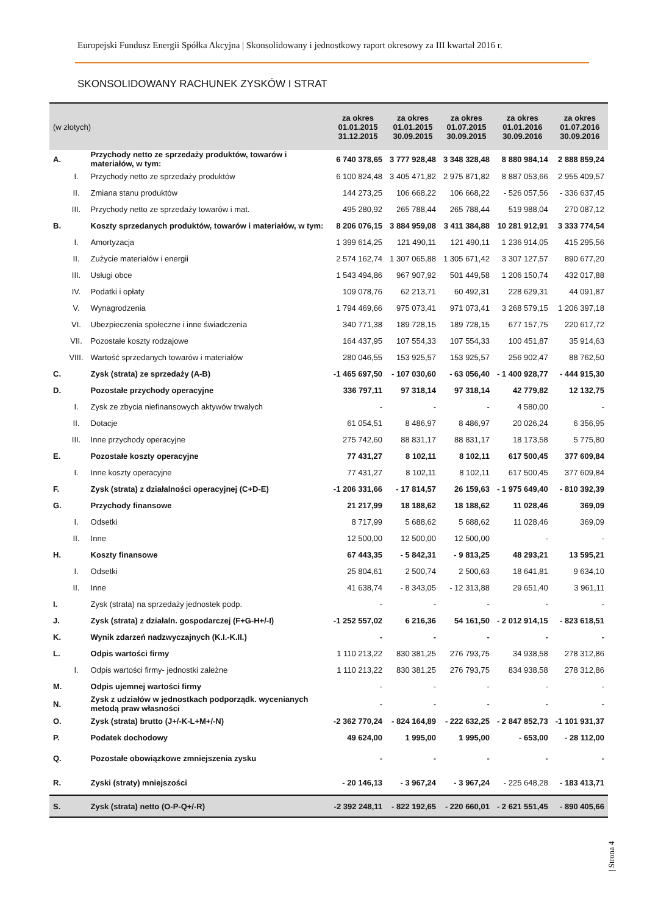Europejski Fundusz Energii Spółka Akcyjna | Skonsolidowany i jednostkowy raport okresowy za III kwartał 2016 r.
SKONSOLIDOWANY RACHUNEK ZYSKÓW I STRAT
| (w złotych) | | | za okres 01.01.2015 31.12.2015 | za okres 01.01.2015 30.09.2015 | za okres 01.07.2015 30.09.2015 | za okres 01.01.2016 30.09.2016 | za okres 01.07.2016 30.09.2016 |
| --- | --- | --- | --- | --- | --- | --- | --- |
| A. | | Przychody netto ze sprzedaży produktów, towarów i materiałów, w tym: | 6 740 378,65 | 3 777 928,48 | 3 348 328,48 | 8 880 984,14 | 2 888 859,24 |
| | I. | Przychody netto ze sprzedaży produktów | 6 100 824,48 | 3 405 471,82 | 2 975 871,82 | 8 887 053,66 | 2 955 409,57 |
| | II. | Zmiana stanu produktów | 144 273,25 | 106 668,22 | 106 668,22 | - 526 057,56 | - 336 637,45 |
| | III. | Przychody netto ze sprzedaży towarów i mat. | 495 280,92 | 265 788,44 | 265 788,44 | 519 988,04 | 270 087,12 |
| B. | | Koszty sprzedanych produktów, towarów i materiałów, w tym: | 8 206 076,15 | 3 884 959,08 | 3 411 384,88 | 10 281 912,91 | 3 333 774,54 |
| | I. | Amortyzacja | 1 399 614,25 | 121 490,11 | 121 490,11 | 1 236 914,05 | 415 295,56 |
| | II. | Zużycie materiałów i energii | 2 574 162,74 | 1 307 065,88 | 1 305 671,42 | 3 307 127,57 | 890 677,20 |
| | III. | Usługi obce | 1 543 494,86 | 967 907,92 | 501 449,58 | 1 206 150,74 | 432 017,88 |
| | IV. | Podatki i opłaty | 109 078,76 | 62 213,71 | 60 492,31 | 228 629,31 | 44 091,87 |
| | V. | Wynagrodzenia | 1 794 469,66 | 975 073,41 | 971 073,41 | 3 268 579,15 | 1 206 397,18 |
| | VI. | Ubezpieczenia społeczne i inne świadczenia | 340 771,38 | 189 728,15 | 189 728,15 | 677 157,75 | 220 617,72 |
| | VII. | Pozostałe koszty rodzajowe | 164 437,95 | 107 554,33 | 107 554,33 | 100 451,87 | 35 914,63 |
| | VIII. | Wartość sprzedanych towarów i materiałów | 280 046,55 | 153 925,57 | 153 925,57 | 256 902,47 | 88 762,50 |
| C. | | Zysk (strata) ze sprzedaży (A-B) | -1 465 697,50 | - 107 030,60 | - 63 056,40 | - 1 400 928,77 | - 444 915,30 |
| D. | | Pozostałe przychody operacyjne | 336 797,11 | 97 318,14 | 97 318,14 | 42 779,82 | 12 132,75 |
| | I. | Zysk ze zbycia niefinansowych aktywów trwałych | - | - | - | 4 580,00 | - |
| | II. | Dotacje | 61 054,51 | 8 486,97 | 8 486,97 | 20 026,24 | 6 356,95 |
| | III. | Inne przychody operacyjne | 275 742,60 | 88 831,17 | 88 831,17 | 18 173,58 | 5 775,80 |
| E. | | Pozostałe koszty operacyjne | 77 431,27 | 8 102,11 | 8 102,11 | 617 500,45 | 377 609,84 |
| | I. | Inne koszty operacyjne | 77 431,27 | 8 102,11 | 8 102,11 | 617 500,45 | 377 609,84 |
| F. | | Zysk (strata) z działalności operacyjnej (C+D-E) | -1 206 331,66 | - 17 814,57 | 26 159,63 | - 1 975 649,40 | - 810 392,39 |
| G. | | Przychody finansowe | 21 217,99 | 18 188,62 | 18 188,62 | 11 028,46 | 369,09 |
| | I. | Odsetki | 8 717,99 | 5 688,62 | 5 688,62 | 11 028,46 | 369,09 |
| | II. | Inne | 12 500,00 | 12 500,00 | 12 500,00 | - | - |
| H. | | Koszty finansowe | 67 443,35 | - 5 842,31 | - 9 813,25 | 48 293,21 | 13 595,21 |
| | I. | Odsetki | 25 804,61 | 2 500,74 | 2 500,63 | 18 641,81 | 9 634,10 |
| | II. | Inne | 41 638,74 | - 8 343,05 | - 12 313,88 | 29 651,40 | 3 961,11 |
| I. | | Zysk (strata) na sprzedaży jednostek podp. | - | - | - | - | - |
| J. | | Zysk (strata) z działaln. gospodarczej (F+G-H+/-I) | -1 252 557,02 | 6 216,36 | 54 161,50 | - 2 012 914,15 | - 823 618,51 |
| K. | | Wynik zdarzeń nadzwyczajnych (K.I.-K.II.) | - | - | - | - | - |
| L. | | Odpis wartości firmy | 1 110 213,22 | 830 381,25 | 276 793,75 | 34 938,58 | 278 312,86 |
| | I. | Odpis wartości firmy- jednostki zależne | 1 110 213,22 | 830 381,25 | 276 793,75 | 834 938,58 | 278 312,86 |
| M. | | Odpis ujemnej wartości firmy | - | - | - | - | - |
| N. | | Zysk z udziałów w jednostkach podporządk. wycenianych metodą praw własności | - | - | - | - | - |
| O. | | Zysk (strata) brutto (J+/-K-L+M+/-N) | -2 362 770,24 | - 824 164,89 | - 222 632,25 | - 2 847 852,73 | -1 101 931,37 |
| P. | | Podatek dochodowy | 49 624,00 | 1 995,00 | 1 995,00 | - 653,00 | - 28 112,00 |
| Q. | | Pozostałe obowiązkowe zmniejszenia zysku | - | - | - | - | - |
| R. | | Zyski (straty) mniejszości | - 20 146,13 | - 3 967,24 | - 3 967,24 | - 225 648,28 | - 183 413,71 |
| S. | | Zysk (strata) netto (O-P-Q+/-R) | -2 392 248,11 | - 822 192,65 | - 220 660,01 | - 2 621 551,45 | - 890 405,66 |
| Strona 4